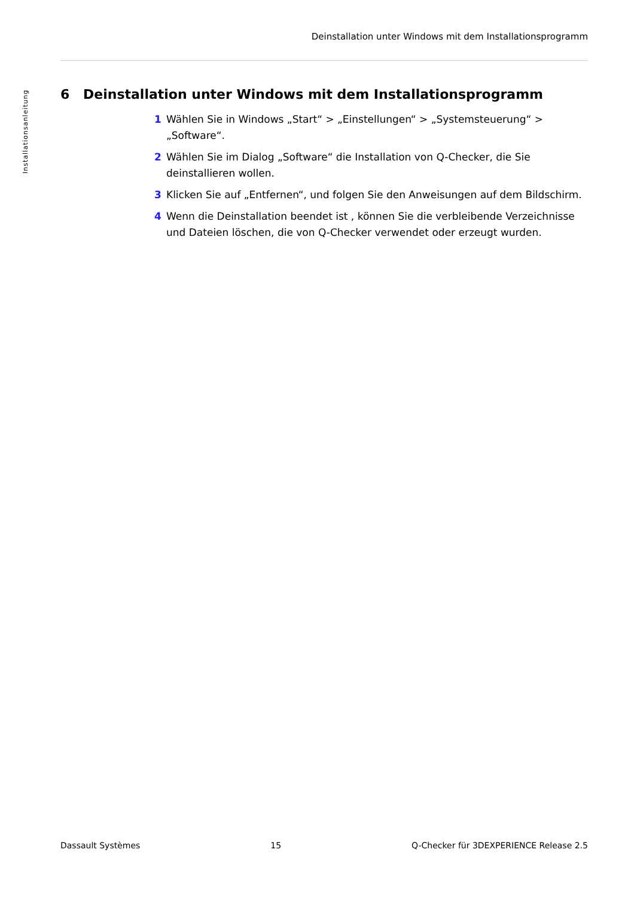Deinstallation unter Windows mit dem Installationsprogramm
Installationsanleitung
6 Deinstallation unter Windows mit dem Installationsprogramm
1 Wählen Sie in Windows „Start“ > „Einstellungen“ > „Systemsteuerung“ > „Software“.
2 Wählen Sie im Dialog „Software“ die Installation von Q-Checker, die Sie deinstallieren wollen.
3 Klicken Sie auf „Entfernen“, und folgen Sie den Anweisungen auf dem Bildschirm.
4 Wenn die Deinstallation beendet ist , können Sie die verbleibende Verzeichnisse und Dateien löschen, die von Q-Checker verwendet oder erzeugt wurden.
Dassault Systèmes 15 Q-Checker für 3DEXPERIENCE Release 2.5